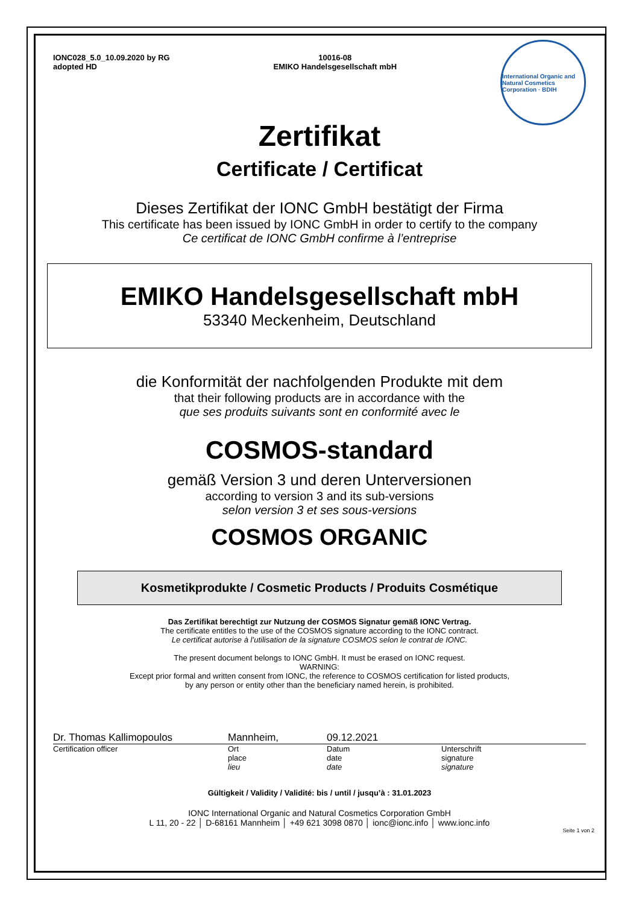IONC028_5.0_10.09.2020 by RG
adopted HD
10016-08
EMIKO Handelsgesellschaft mbH
International Organic and Natural Cosmetics Corporation · BDIH
Zertifikat
Certificate / Certificat
Dieses Zertifikat der IONC GmbH bestätigt der Firma
This certificate has been issued by IONC GmbH in order to certify to the company
Ce certificat de IONC GmbH confirme à l’entreprise
EMIKO Handelsgesellschaft mbH
53340 Meckenheim, Deutschland
die Konformität der nachfolgenden Produkte mit dem
that their following products are in accordance with the
que ses produits suivants sont en conformité avec le
COSMOS-standard
gemäß Version 3 und deren Unterversionen
according to version 3 and its sub-versions
selon version 3 et ses sous-versions
COSMOS ORGANIC
Kosmetikprodukte / Cosmetic Products / Produits Cosmétique
Das Zertifikat berechtigt zur Nutzung der COSMOS Signatur gemäß IONC Vertrag.
The certificate entitles to the use of the COSMOS signature according to the IONC contract.
Le certificat autorise à l’utilisation de la signature COSMOS selon le contrat de IONC.
The present document belongs to IONC GmbH. It must be erased on IONC request.
WARNING:
Except prior formal and written consent from IONC, the reference to COSMOS certification for listed products,
by any person or entity other than the beneficiary named herein, is prohibited.
Dr. Thomas Kallimopoulos Mannheim, 09.12.2021
Certification officer Ort
place
lieu Datum
date
date Unterschrift
signature
signature
Gültigkeit / Validity / Validité: bis / until / jusqu’à : 31.01.2023
IONC International Organic and Natural Cosmetics Corporation GmbH
L 11, 20 - 22 │ D-68161 Mannheim │ +49 621 3098 0870 │ ionc@ionc.info │ www.ionc.info
Seite 1 von 2